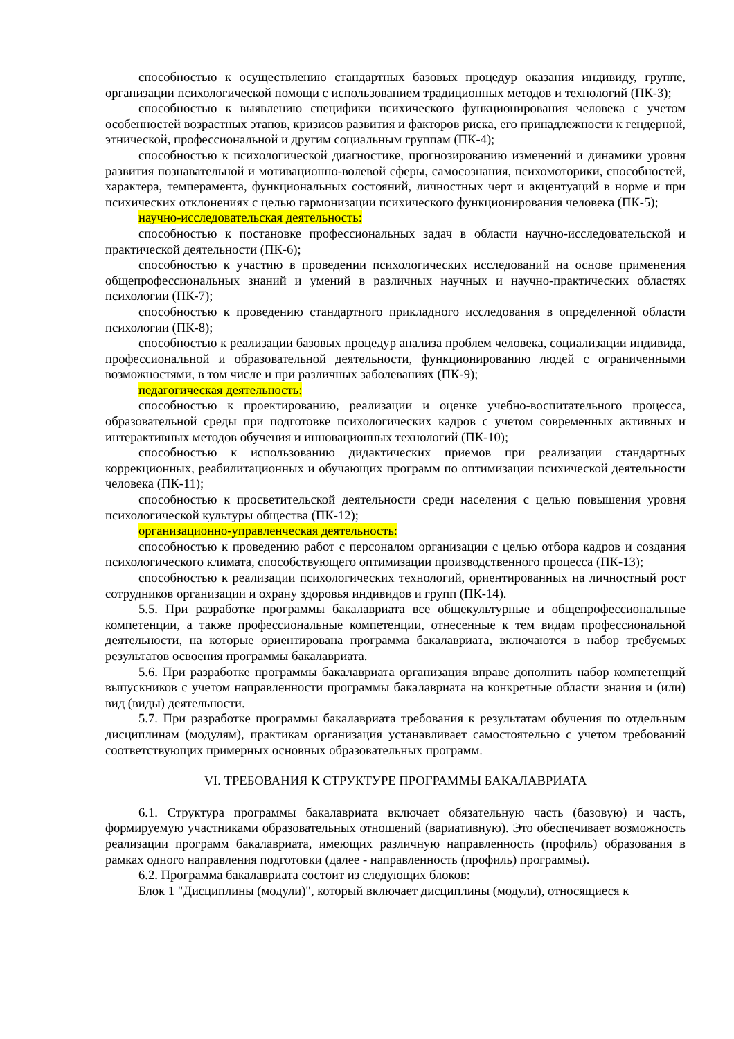способностью к осуществлению стандартных базовых процедур оказания индивиду, группе, организации психологической помощи с использованием традиционных методов и технологий (ПК-3);
способностью к выявлению специфики психического функционирования человека с учетом особенностей возрастных этапов, кризисов развития и факторов риска, его принадлежности к гендерной, этнической, профессиональной и другим социальным группам (ПК-4);
способностью к психологической диагностике, прогнозированию изменений и динамики уровня развития познавательной и мотивационно-волевой сферы, самосознания, психомоторики, способностей, характера, темперамента, функциональных состояний, личностных черт и акцентуаций в норме и при психических отклонениях с целью гармонизации психического функционирования человека (ПК-5);
научно-исследовательская деятельность:
способностью к постановке профессиональных задач в области научно-исследовательской и практической деятельности (ПК-6);
способностью к участию в проведении психологических исследований на основе применения общепрофессиональных знаний и умений в различных научных и научно-практических областях психологии (ПК-7);
способностью к проведению стандартного прикладного исследования в определенной области психологии (ПК-8);
способностью к реализации базовых процедур анализа проблем человека, социализации индивида, профессиональной и образовательной деятельности, функционированию людей с ограниченными возможностями, в том числе и при различных заболеваниях (ПК-9);
педагогическая деятельность:
способностью к проектированию, реализации и оценке учебно-воспитательного процесса, образовательной среды при подготовке психологических кадров с учетом современных активных и интерактивных методов обучения и инновационных технологий (ПК-10);
способностью к использованию дидактических приемов при реализации стандартных коррекционных, реабилитационных и обучающих программ по оптимизации психической деятельности человека (ПК-11);
способностью к просветительской деятельности среди населения с целью повышения уровня психологической культуры общества (ПК-12);
организационно-управленческая деятельность:
способностью к проведению работ с персоналом организации с целью отбора кадров и создания психологического климата, способствующего оптимизации производственного процесса (ПК-13);
способностью к реализации психологических технологий, ориентированных на личностный рост сотрудников организации и охрану здоровья индивидов и групп (ПК-14).
5.5. При разработке программы бакалавриата все общекультурные и общепрофессиональные компетенции, а также профессиональные компетенции, отнесенные к тем видам профессиональной деятельности, на которые ориентирована программа бакалавриата, включаются в набор требуемых результатов освоения программы бакалавриата.
5.6. При разработке программы бакалавриата организация вправе дополнить набор компетенций выпускников с учетом направленности программы бакалавриата на конкретные области знания и (или) вид (виды) деятельности.
5.7. При разработке программы бакалавриата требования к результатам обучения по отдельным дисциплинам (модулям), практикам организация устанавливает самостоятельно с учетом требований соответствующих примерных основных образовательных программ.
VI. ТРЕБОВАНИЯ К СТРУКТУРЕ ПРОГРАММЫ БАКАЛАВРИАТА
6.1. Структура программы бакалавриата включает обязательную часть (базовую) и часть, формируемую участниками образовательных отношений (вариативную). Это обеспечивает возможность реализации программ бакалавриата, имеющих различную направленность (профиль) образования в рамках одного направления подготовки (далее - направленность (профиль) программы).
6.2. Программа бакалавриата состоит из следующих блоков:
Блок 1 "Дисциплины (модули)", который включает дисциплины (модули), относящиеся к